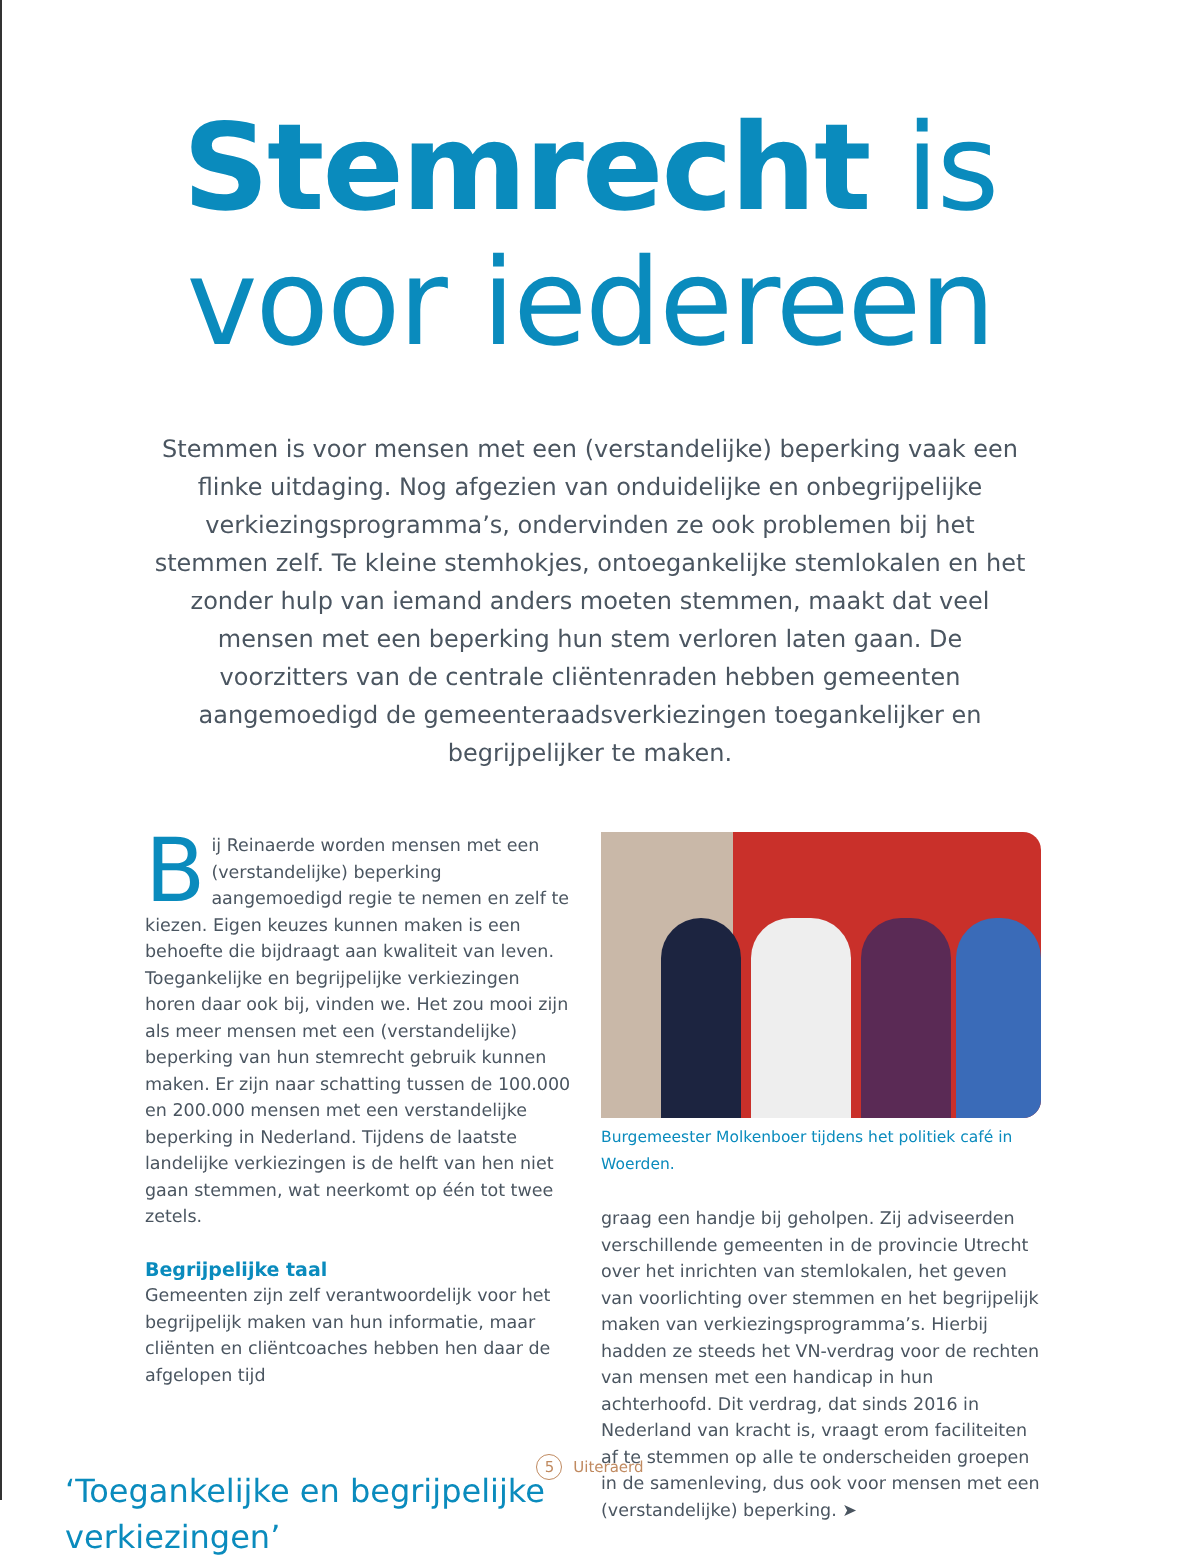Stemrecht is
voor iedereen
Stemmen is voor mensen met een (verstandelijke) beperking vaak een flinke uitdaging. Nog afgezien van onduidelijke en onbegrijpelijke verkiezingsprogramma’s, ondervinden ze ook problemen bij het stemmen zelf. Te kleine stemhokjes, ontoegankelijke stemlokalen en het zonder hulp van iemand anders moeten stemmen, maakt dat veel mensen met een beperking hun stem verloren laten gaan. De voorzitters van de centrale cliëntenraden hebben gemeenten aangemoedigd de gemeenteraadsverkiezingen toegankelijker en begrijpelijker te maken.
Bij Reinaerde worden mensen met een (verstandelijke) beperking aangemoedigd regie te nemen en zelf te kiezen. Eigen keuzes kunnen maken is een behoefte die bijdraagt aan kwaliteit van leven. Toegankelijke en begrijpelijke verkiezingen horen daar ook bij, vinden we. Het zou mooi zijn als meer mensen met een (verstandelijke) beperking van hun stemrecht gebruik kunnen maken. Er zijn naar schatting tussen de 100.000 en 200.000 mensen met een verstandelijke beperking in Nederland. Tijdens de laatste landelijke verkiezingen is de helft van hen niet gaan stemmen, wat neerkomt op één tot twee zetels.
Begrijpelijke taal
Gemeenten zijn zelf verantwoordelijk voor het begrijpelijk maken van hun informatie, maar cliënten en cliëntcoaches hebben hen daar de afgelopen tijd
‘Toegankelijke en begrijpelijke verkiezingen’
Burgemeester Molkenboer tijdens het politiek café in Woerden.
graag een handje bij geholpen. Zij adviseerden verschillende gemeenten in de provincie Utrecht over het inrichten van stemlokalen, het geven van voorlichting over stemmen en het begrijpelijk maken van verkiezingsprogramma’s. Hierbij hadden ze steeds het VN-verdrag voor de rechten van mensen met een handicap in hun achterhoofd. Dit verdrag, dat sinds 2016 in Nederland van kracht is, vraagt erom faciliteiten af te stemmen op alle te onderscheiden groepen in de samenleving, dus ook voor mensen met een (verstandelijke) beperking. ➤
5 Uiteraerd